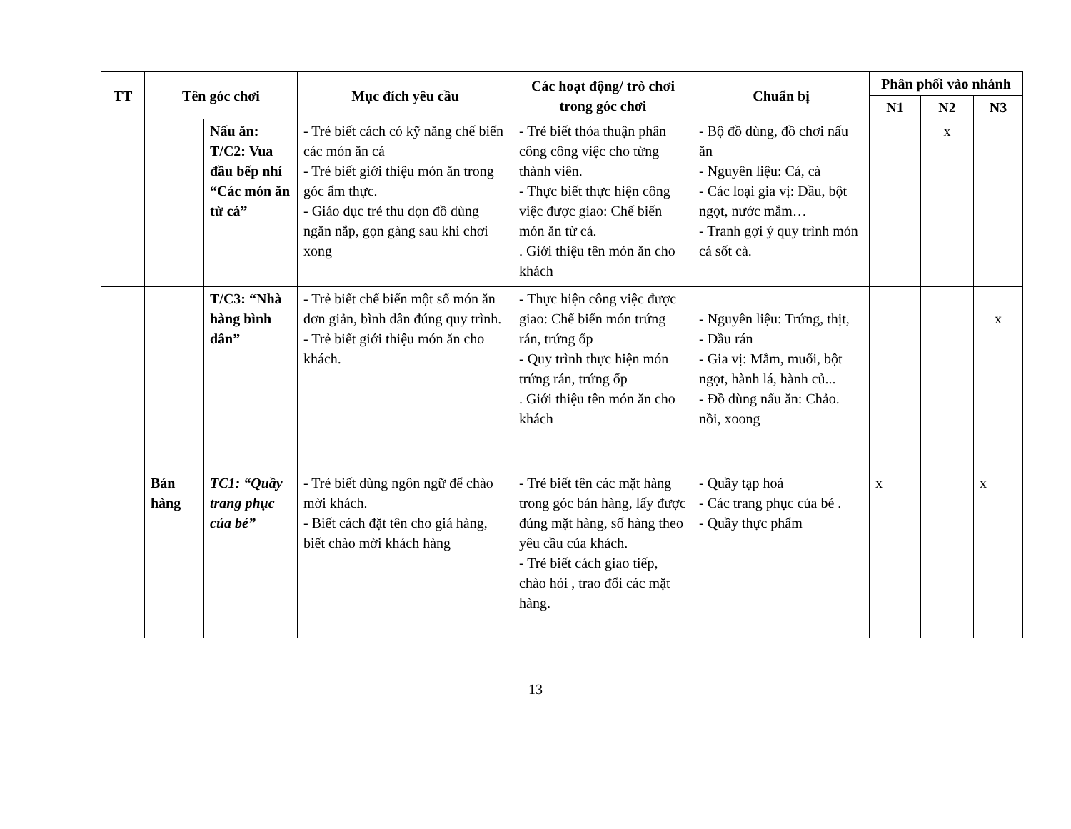| TT | Tên góc chơi | | Mục đích yêu cầu | Các hoạt động/ trò chơi trong góc chơi | Chuẩn bị | Phân phối vào nhánh | | |
| --- | --- | --- | --- | --- | --- | --- | --- | --- |
| | | | | | | N1 | N2 | N3 |
| | | Nấu ăn: T/C2: Vua đầu bếp nhí “Các món ăn từ cá” | - Trẻ biết cách có kỹ năng chế biến các món ăn cá - Trẻ biết giới thiệu món ăn trong góc ẩm thực. - Giáo dục trẻ thu dọn đồ dùng ngăn nắp, gọn gàng sau khi chơi xong | - Trẻ biết thỏa thuận phân công công việc cho từng thành viên. - Thực biết thực hiện công việc được giao: Chế biến món ăn từ cá. . Giới thiệu tên món ăn cho khách | - Bộ đồ dùng, đồ chơi nấu ăn - Nguyên liệu: Cá, cà - Các loại gia vị: Dầu, bột ngọt, nước mắm… - Tranh gợi ý quy trình món cá sốt cà. | | x | |
| | | T/C3: “Nhà hàng bình dân” | - Trẻ biết chế biến một số món ăn dơn giản, bình dân đúng quy trình. - Trẻ biết giới thiệu món ăn cho khách. | - Thực hiện công việc được giao: Chế biến món trứng rán, trứng ốp - Quy trình thực hiện món trứng rán, trứng ốp . Giới thiệu tên món ăn cho khách | - Nguyên liệu: Trứng, thịt, - Dầu rán - Gia vị: Mắm, muối, bột ngọt, hành lá, hành củ... - Đồ dùng nấu ăn: Chảo. nồi, xoong | | | x |
| | Bán hàng | TC1: “Quầy trang phục của bé” | - Trẻ biết dùng ngôn ngữ để chào mời khách. - Biết cách đặt tên cho giá hàng, biết chào mời khách hàng | - Trẻ biết tên các mặt hàng trong góc bán hàng, lấy được đúng mặt hàng, số hàng theo yêu cầu của khách. - Trẻ biết cách giao tiếp, chào hỏi , trao đổi các mặt hàng. | - Quầy tạp hoá - Các trang phục của bé . - Quầy thực phẩm | x | | x |
13